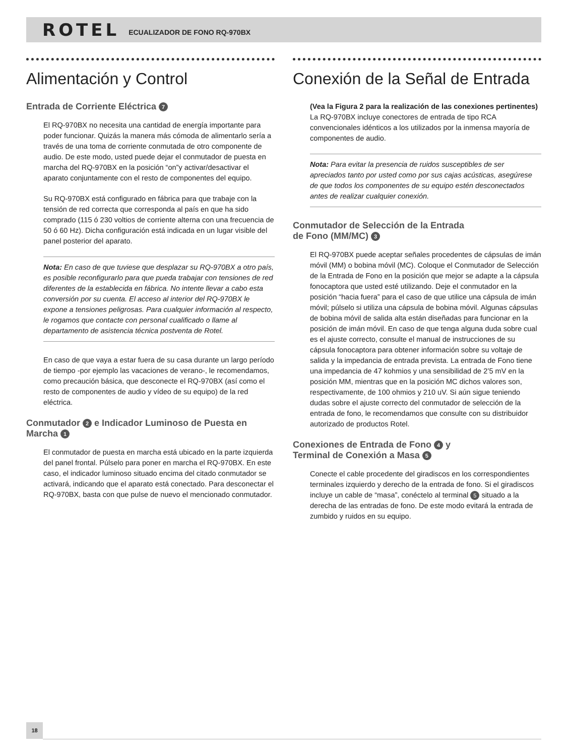ROTEL ECUALIZADOR DE FONO RQ-970BX
Alimentación y Control
Entrada de Corriente Eléctrica 7
El RQ-970BX no necesita una cantidad de energía importante para poder funcionar. Quizás la manera más cómoda de alimentarlo sería a través de una toma de corriente conmutada de otro componente de audio. De este modo, usted puede dejar el conmutador de puesta en marcha del RQ-970BX en la posición “on”y activar/desactivar el aparato conjuntamente con el resto de componentes del equipo.
Su RQ-970BX está configurado en fábrica para que trabaje con la tensión de red correcta que corresponda al país en que ha sido comprado (115 ó 230 voltios de corriente alterna con una frecuencia de 50 ó 60 Hz). Dicha configuración está indicada en un lugar visible del panel posterior del aparato.
Nota: En caso de que tuviese que desplazar su RQ-970BX a otro país, es posible reconfigurarlo para que pueda trabajar con tensiones de red diferentes de la establecida en fábrica. No intente llevar a cabo esta conversión por su cuenta. El acceso al interior del RQ-970BX le expone a tensiones peligrosas. Para cualquier información al respecto, le rogamos que contacte con personal cualificado o llame al departamento de asistencia técnica postventa de Rotel.
En caso de que vaya a estar fuera de su casa durante un largo período de tiempo -por ejemplo las vacaciones de verano-, le recomendamos, como precaución básica, que desconecte el RQ-970BX (así como el resto de componentes de audio y vídeo de su equipo) de la red eléctrica.
Conmutador 2 e Indicador Luminoso de Puesta en Marcha 1
El conmutador de puesta en marcha está ubicado en la parte izquierda del panel frontal. Púlselo para poner en marcha el RQ-970BX. En este caso, el indicador luminoso situado encima del citado conmutador se activará, indicando que el aparato está conectado. Para desconectar el RQ-970BX, basta con que pulse de nuevo el mencionado conmutador.
Conexión de la Señal de Entrada
(Vea la Figura 2 para la realización de las conexiones pertinentes)
La RQ-970BX incluye conectores de entrada de tipo RCA convencionales idénticos a los utilizados por la inmensa mayoría de componentes de audio.
Nota: Para evitar la presencia de ruidos susceptibles de ser apreciados tanto por usted como por sus cajas acústicas, asegúrese de que todos los componentes de su equipo estén desconectados antes de realizar cualquier conexión.
Conmutador de Selección de la Entrada
de Fono (MM/MC) 3
El RQ-970BX puede aceptar señales procedentes de cápsulas de imán móvil (MM) o bobina móvil (MC). Coloque el Conmutador de Selección de la Entrada de Fono en la posición que mejor se adapte a la cápsula fonocaptora que usted esté utilizando. Deje el conmutador en la posición “hacia fuera” para el caso de que utilice una cápsula de imán móvil; púlselo si utiliza una cápsula de bobina móvil. Algunas cápsulas de bobina móvil de salida alta están diseñadas para funcionar en la posición de imán móvil. En caso de que tenga alguna duda sobre cual es el ajuste correcto, consulte el manual de instrucciones de su cápsula fonocaptora para obtener información sobre su voltaje de salida y la impedancia de entrada prevista. La entrada de Fono tiene una impedancia de 47 kohmios y una sensibilidad de 2’5 mV en la posición MM, mientras que en la posición MC dichos valores son, respectivamente, de 100 ohmios y 210 uV. Si aún sigue teniendo dudas sobre el ajuste correcto del conmutador de selección de la entrada de fono, le recomendamos que consulte con su distribuidor autorizado de productos Rotel.
Conexiones de Entrada de Fono 4 y
Terminal de Conexión a Masa 5
Conecte el cable procedente del giradiscos en los correspondientes terminales izquierdo y derecho de la entrada de fono. Si el giradiscos incluye un cable de “masa”, conéctelo al terminal 5 situado a la derecha de las entradas de fono. De este modo evitará la entrada de zumbido y ruidos en su equipo.
18